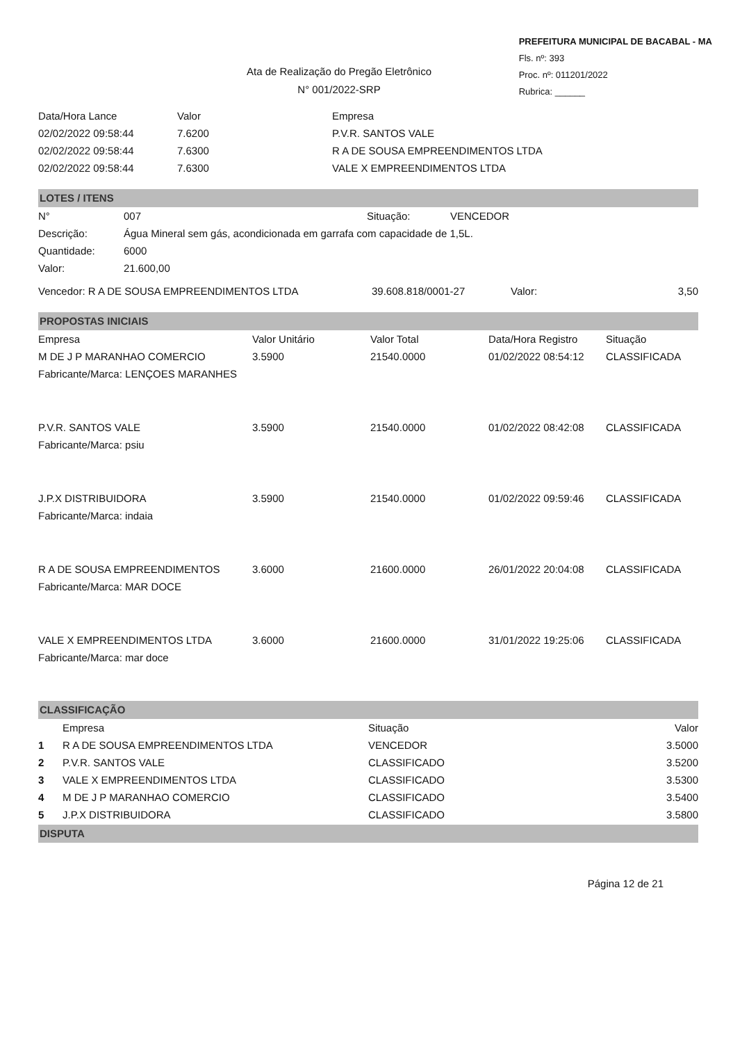Ata de Realização do Pregão Eletrônico
N° 001/2022-SRP
PREFEITURA MUNICIPAL DE BACABAL - MA
Fls. nº: 393
Proc. nº: 011201/2022
Rubrica: ______
| Data/Hora Lance | Valor | Empresa |
| --- | --- | --- |
| 02/02/2022 09:58:44 | 7.6200 | P.V.R. SANTOS VALE |
| 02/02/2022 09:58:44 | 7.6300 | R A DE SOUSA EMPREENDIMENTOS LTDA |
| 02/02/2022 09:58:44 | 7.6300 | VALE X EMPREENDIMENTOS LTDA |
LOTES / ITENS
| N° | 007 | Situação: | VENCEDOR |
| Descrição: | Água Mineral sem gás, acondicionada em garrafa com capacidade de 1,5L. | | |
| Quantidade: | 6000 | | |
| Valor: | 21.600,00 | | |
| Vencedor: R A DE SOUSA EMPREENDIMENTOS LTDA | 39.608.818/0001-27 | Valor: | 3,50 |
PROPOSTAS INICIAIS
| Empresa | Valor Unitário | Valor Total | Data/Hora Registro | Situação |
| --- | --- | --- | --- | --- |
| M DE J P MARANHAO COMERCIO | 3.5900 | 21540.0000 | 01/02/2022 08:54:12 | CLASSIFICADA |
| Fabricante/Marca: LENÇOES MARANHES | | | | |
| P.V.R. SANTOS VALE | 3.5900 | 21540.0000 | 01/02/2022 08:42:08 | CLASSIFICADA |
| Fabricante/Marca: psiu | | | | |
| J.P.X DISTRIBUIDORA | 3.5900 | 21540.0000 | 01/02/2022 09:59:46 | CLASSIFICADA |
| Fabricante/Marca: indaia | | | | |
| R A DE SOUSA EMPREENDIMENTOS | 3.6000 | 21600.0000 | 26/01/2022 20:04:08 | CLASSIFICADA |
| Fabricante/Marca: MAR DOCE | | | | |
| VALE X EMPREENDIMENTOS LTDA | 3.6000 | 21600.0000 | 31/01/2022 19:25:06 | CLASSIFICADA |
| Fabricante/Marca: mar doce | | | | |
CLASSIFICAÇÃO
| | Empresa | Situação | Valor |
| --- | --- | --- | --- |
| 1 | R A DE SOUSA EMPREENDIMENTOS LTDA | VENCEDOR | 3.5000 |
| 2 | P.V.R. SANTOS VALE | CLASSIFICADO | 3.5200 |
| 3 | VALE X EMPREENDIMENTOS LTDA | CLASSIFICADO | 3.5300 |
| 4 | M DE J P MARANHAO COMERCIO | CLASSIFICADO | 3.5400 |
| 5 | J.P.X DISTRIBUIDORA | CLASSIFICADO | 3.5800 |
DISPUTA
Página 12 de 21